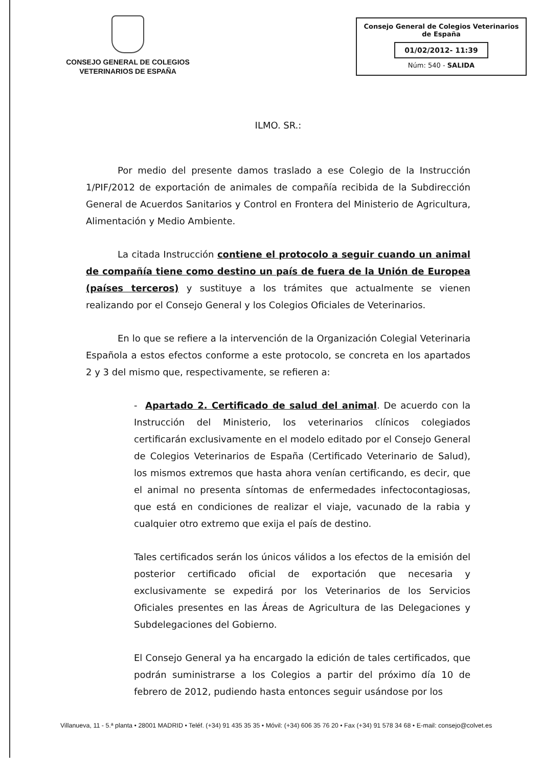CONSEJO GENERAL DE COLEGIOS
VETERINARIOS DE ESPAÑA
Consejo General de Colegios Veterinarios
de España
01/02/2012- 11:39
Núm: 540 - SALIDA
ILMO. SR.:
Por medio del presente damos traslado a ese Colegio de la Instrucción 1/PIF/2012 de exportación de animales de compañía recibida de la Subdirección General de Acuerdos Sanitarios y Control en Frontera del Ministerio de Agricultura, Alimentación y Medio Ambiente.
La citada Instrucción contiene el protocolo a seguir cuando un animal de compañía tiene como destino un país de fuera de la Unión de Europea (países terceros) y sustituye a los trámites que actualmente se vienen realizando por el Consejo General y los Colegios Oficiales de Veterinarios.
En lo que se refiere a la intervención de la Organización Colegial Veterinaria Española a estos efectos conforme a este protocolo, se concreta en los apartados 2 y 3 del mismo que, respectivamente, se refieren a:
- Apartado 2. Certificado de salud del animal. De acuerdo con la Instrucción del Ministerio, los veterinarios clínicos colegiados certificarán exclusivamente en el modelo editado por el Consejo General de Colegios Veterinarios de España (Certificado Veterinario de Salud), los mismos extremos que hasta ahora venían certificando, es decir, que el animal no presenta síntomas de enfermedades infectocontagiosas, que está en condiciones de realizar el viaje, vacunado de la rabia y cualquier otro extremo que exija el país de destino.
Tales certificados serán los únicos válidos a los efectos de la emisión del posterior certificado oficial de exportación que necesaria y exclusivamente se expedirá por los Veterinarios de los Servicios Oficiales presentes en las Áreas de Agricultura de las Delegaciones y Subdelegaciones del Gobierno.
El Consejo General ya ha encargado la edición de tales certificados, que podrán suministrarse a los Colegios a partir del próximo día 10 de febrero de 2012, pudiendo hasta entonces seguir usándose por los
Villanueva, 11 - 5.ª planta • 28001 MADRID • Teléf. (+34) 91 435 35 35 • Móvil: (+34) 606 35 76 20 • Fax (+34) 91 578 34 68 • E-mail: consejo@colvet.es